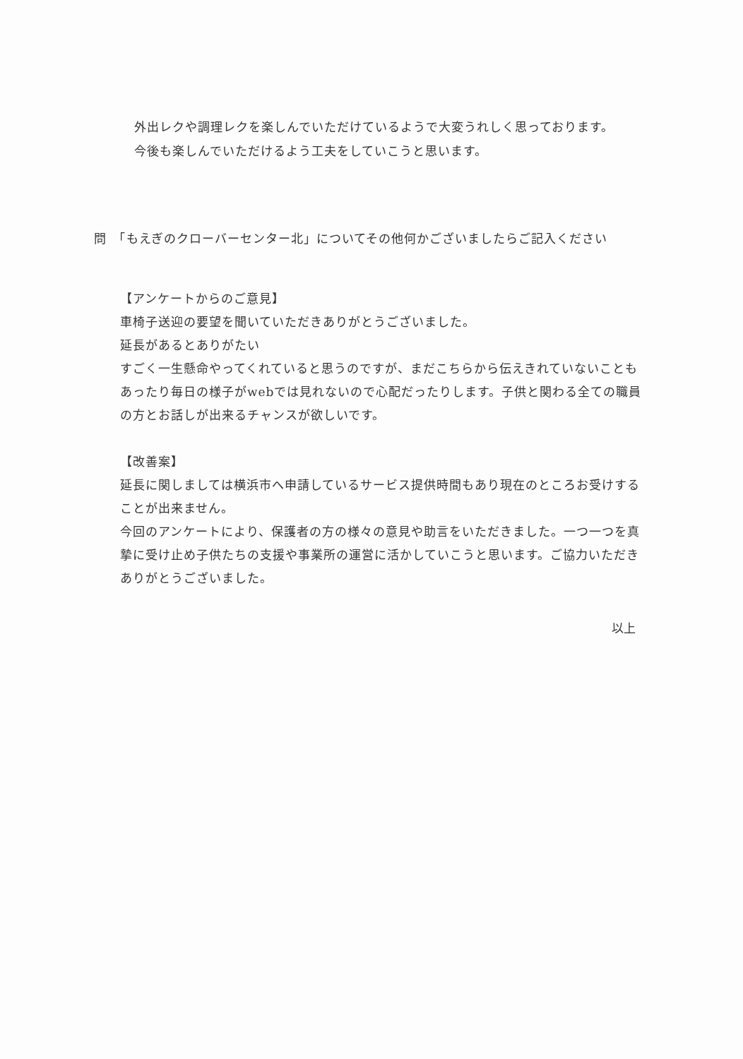外出レクや調理レクを楽しんでいただけているようで大変うれしく思っております。
今後も楽しんでいただけるよう工夫をしていこうと思います。
問　「もえぎのクローバーセンター北」についてその他何かございましたらご記入ください
【アンケートからのご意見】
車椅子送迎の要望を聞いていただきありがとうございました。
延長があるとありがたい
すごく一生懸命やってくれていると思うのですが、まだこちらから伝えきれていないこともあったり毎日の様子がwebでは見れないので心配だったりします。子供と関わる全ての職員の方とお話しが出来るチャンスが欲しいです。
【改善案】
延長に関しましては横浜市へ申請しているサービス提供時間もあり現在のところお受けすることが出来ません。
今回のアンケートにより、保護者の方の様々の意見や助言をいただきました。一つ一つを真摯に受け止め子供たちの支援や事業所の運営に活かしていこうと思います。ご協力いただきありがとうございました。
以上